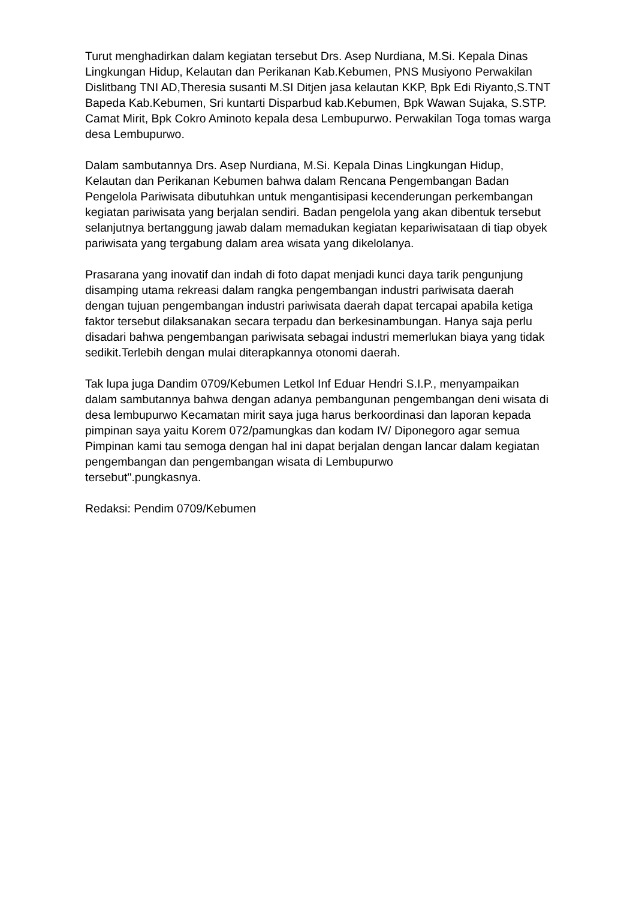Turut menghadirkan dalam kegiatan tersebut Drs. Asep Nurdiana, M.Si. Kepala Dinas Lingkungan Hidup, Kelautan dan Perikanan Kab.Kebumen, PNS Musiyono Perwakilan Dislitbang TNI AD,Theresia susanti M.SI Ditjen jasa kelautan KKP, Bpk Edi Riyanto,S.TNT Bapeda Kab.Kebumen, Sri kuntarti Disparbud kab.Kebumen, Bpk Wawan Sujaka, S.STP. Camat Mirit, Bpk Cokro Aminoto kepala desa Lembupurwo. Perwakilan Toga tomas warga desa Lembupurwo.
Dalam sambutannya Drs. Asep Nurdiana, M.Si. Kepala Dinas Lingkungan Hidup, Kelautan dan Perikanan Kebumen bahwa dalam Rencana Pengembangan Badan Pengelola Pariwisata dibutuhkan untuk mengantisipasi kecenderungan perkembangan kegiatan pariwisata yang berjalan sendiri. Badan pengelola yang akan dibentuk tersebut selanjutnya bertanggung jawab dalam memadukan kegiatan kepariwisataan di tiap obyek pariwisata yang tergabung dalam area wisata yang dikelolanya.
Prasarana yang inovatif dan indah di foto dapat menjadi kunci daya tarik pengunjung disamping utama rekreasi dalam rangka pengembangan industri pariwisata daerah dengan tujuan pengembangan industri pariwisata daerah dapat tercapai apabila ketiga faktor tersebut dilaksanakan secara terpadu dan berkesinambungan. Hanya saja perlu disadari bahwa pengembangan pariwisata sebagai industri memerlukan biaya yang tidak sedikit.Terlebih dengan mulai diterapkannya otonomi daerah.
Tak lupa juga Dandim 0709/Kebumen Letkol Inf Eduar Hendri S.I.P., menyampaikan dalam sambutannya bahwa dengan adanya pembangunan pengembangan deni wisata di desa lembupurwo Kecamatan mirit saya juga harus berkoordinasi dan laporan kepada pimpinan saya yaitu Korem 072/pamungkas dan kodam IV/ Diponegoro agar semua Pimpinan kami tau semoga dengan hal ini dapat berjalan dengan lancar dalam kegiatan pengembangan dan pengembangan wisata di Lembupurwo
tersebut".pungkasnya.
Redaksi: Pendim 0709/Kebumen